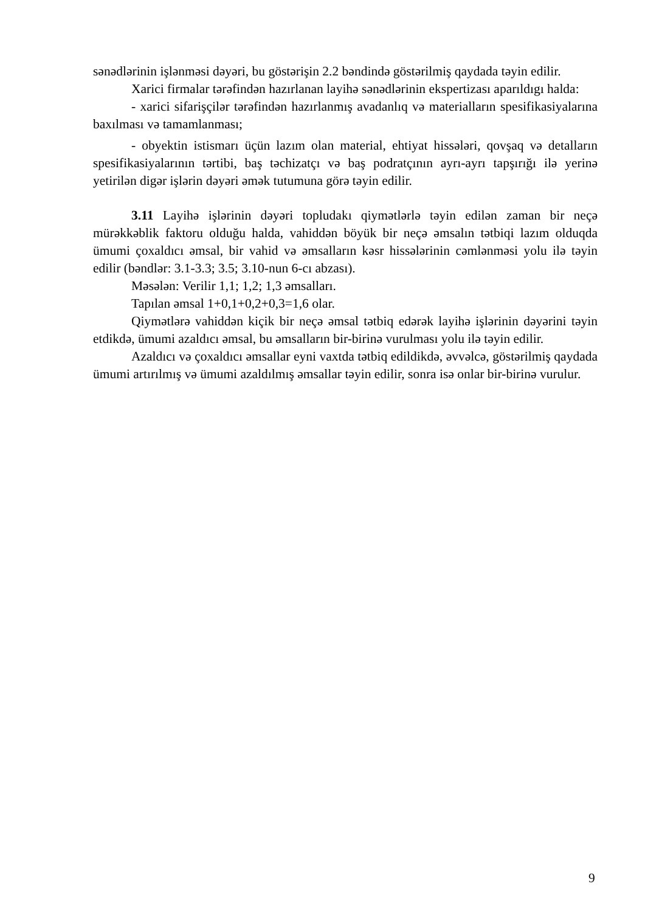sənədlərinin işlənməsi dəyəri, bu göstərişin 2.2 bəndində göstərilmiş qaydada təyin edilir.
Xarici firmalar tərəfindən hazırlanan layihə sənədlərinin ekspertizası aparıldıgı halda:
- xarici sifarişçilər tərəfindən hazırlanmış avadanlıq və materialların spesifikasiyalarına baxılması və tamamlanması;
- obyektin istismarı üçün lazım olan material, ehtiyat hissələri, qovşaq və detalların spesifikasiyalarının tərtibi, baş təchizatçı və baş podratçının ayrı-ayrı tapşırığı ilə yerinə yetirilən digər işlərin dəyəri əmək tutumuna görə təyin edilir.
3.11 Layihə işlərinin dəyəri topludakı qiymətlərlə təyin edilən zaman bir neçə mürəkkəblik faktoru olduğu halda, vahiddən böyük bir neçə əmsalın tətbiqi lazım olduqda ümumi çoxaldıcı əmsal, bir vahid və əmsalların kəsr hissələrinin cəmlənməsi yolu ilə təyin edilir (bəndlər: 3.1-3.3; 3.5; 3.10-nun 6-cı abzası).
Məsələn: Verilir 1,1; 1,2; 1,3 əmsalları.
Tapılan əmsal 1+0,1+0,2+0,3=1,6 olar.
Qiymətlərə vahiddən kiçik bir neçə əmsal tətbiq edərək layihə işlərinin dəyərini təyin etdikdə, ümumi azaldıcı əmsal, bu əmsalların bir-birinə vurulması yolu ilə təyin edilir.
Azaldıcı və çoxaldıcı əmsallar eyni vaxtda tətbiq edildikdə, əvvəlcə, göstərilmiş qaydada ümumi artırılmış və ümumi azaldılmış əmsallar təyin edilir, sonra isə onlar bir-birinə vurulur.
9